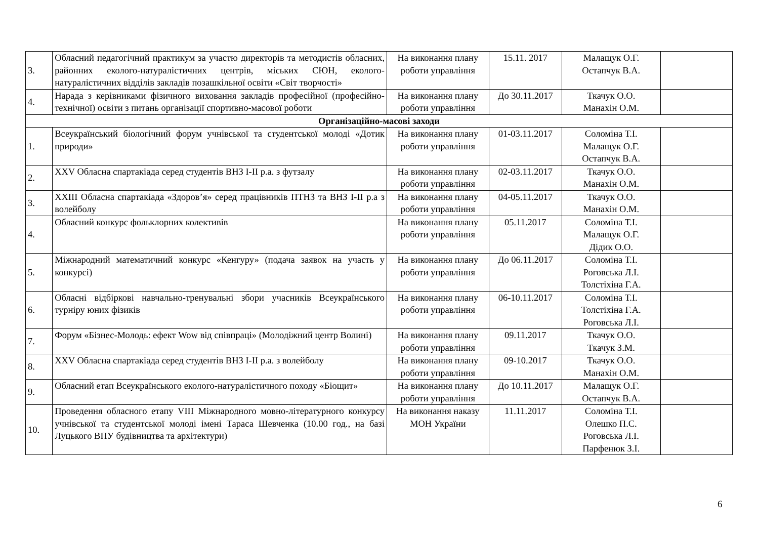| 3. | Обласний педагогічний практикум за участю директорів та методистів обласних, районних еколого-натуралістичних центрів, міських СЮН, еколого-натуралістичних відділів закладів позашкільної освіти «Світ творчості» | На виконання плану роботи управління | 15.11. 2017 | Малащук О.Г. Остапчук В.А. | |
| 4. | Нарада з керівниками фізичного виховання закладів професійної (професійно-технічної) освіти з питань організації спортивно-масової роботи | На виконання плану роботи управління | До 30.11.2017 | Ткачук О.О. Манахін О.М. | |
| Організаційно-масові заходи | | | | | |
| 1. | Всеукраїнський біологічний форум учнівської та студентської молоді «Дотик природи» | На виконання плану роботи управління | 01-03.11.2017 | Соломіна Т.І. Малащук О.Г. Остапчук В.А. | |
| 2. | XXV Обласна спартакіада серед студентів ВНЗ I-II р.а. з футзалу | На виконання плану роботи управління | 02-03.11.2017 | Ткачук О.О. Манахін О.М. | |
| 3. | XXIII Обласна спартакіада «Здоров’я» серед працівників ПТНЗ та ВНЗ I-II р.а з волейболу | На виконання плану роботи управління | 04-05.11.2017 | Ткачук О.О. Манахін О.М. | |
| 4. | Обласний конкурс фольклорних колективів | На виконання плану роботи управління | 05.11.2017 | Соломіна Т.І. Малащук О.Г. Дідик О.О. | |
| 5. | Міжнародний математичний конкурс «Кенгуру» (подача заявок на участь у конкурсі) | На виконання плану роботи управління | До 06.11.2017 | Соломіна Т.І. Роговська Л.І. Толстіхіна Г.А. | |
| 6. | Обласні відбіркові навчально-тренувальні збори учасників Всеукраїнського турніру юних фізиків | На виконання плану роботи управління | 06-10.11.2017 | Соломіна Т.І. Толстіхіна Г.А. Роговська Л.І. | |
| 7. | Форум «Бізнес-Молодь: ефект Wow від співпраці» (Молодіжний центр Волині) | На виконання плану роботи управління | 09.11.2017 | Ткачук О.О. Ткачук З.М. | |
| 8. | XXV Обласна спартакіада серед студентів ВНЗ I-II р.а. з волейболу | На виконання плану роботи управління | 09-10.2017 | Ткачук О.О. Манахін О.М. | |
| 9. | Обласний етап Всеукраїнського еколого-натуралістичного походу «Біощит» | На виконання плану роботи управління | До 10.11.2017 | Малащук О.Г. Остапчук В.А. | |
| 10. | Проведення обласного етапу VIII Міжнародного мовно-літературного конкурсу учнівської та студентської молоді імені Тараса Шевченка (10.00 год., на базі Луцького ВПУ будівництва та архітектури) | На виконання наказу МОН України | 11.11.2017 | Соломіна Т.І. Олешко П.С. Роговська Л.І. Парфенюк З.І. | |
6